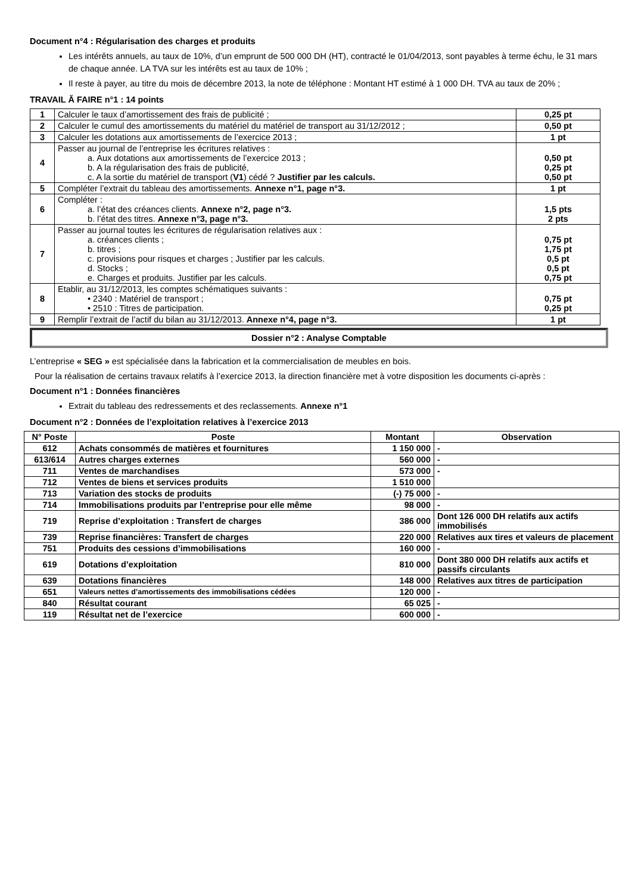Document n°4 : Régularisation des charges et produits
Les intérêts annuels, au taux de 10%, d’un emprunt de 500 000 DH (HT), contracté le 01/04/2013, sont payables à terme échu, le 31 mars de chaque année. LA TVA sur les intérêts est au taux de 10% ;
Il reste à payer, au titre du mois de décembre 2013, la note de téléphone : Montant HT estimé à 1 000 DH. TVA au taux de 20% ;
TRAVAIL Ă FAIRE n°1 : 14 points
| 1 | Calculer le taux d’amortissement des frais de publicité ; | 0,25 pt |
| 2 | Calculer le cumul des amortissements du matériel du matériel de transport au 31/12/2012 ; | 0,50 pt |
| 3 | Calculer les dotations aux amortissements de l’exercice 2013 ; | 1 pt |
| 4 | Passer au journal de l’entreprise les écritures relatives : a. Aux dotations aux amortissements de l’exercice 2013 ; b. A la régularisation des frais de publicité, c. A la sortie du matériel de transport ( V1 ) cédé ? Justifier par les calculs. | 0,50 pt 0,25 pt 0,50 pt |
| 5 | Compléter l’extrait du tableau des amortissements. Annexe n°1, page n°3. | 1 pt |
| 6 | Compléter : a. l’état des créances clients. Annexe n°2, page n°3. b. l’état des titres. Annexe n°3, page n°3. | 1,5 pts 2 pts |
| 7 | Passer au journal toutes les écritures de régularisation relatives aux : a. créances clients ; b. titres ; c. provisions pour risques et charges ; Justifier par les calculs. d. Stocks ; e. Charges et produits. Justifier par les calculs. | 0,75 pt 1,75 pt 0,5 pt 0,5 pt 0,75 pt |
| 8 | Etablir, au 31/12/2013, les comptes schématiques suivants : • 2340 : Matériel de transport ; • 2510 : Titres de participation. | 0,75 pt 0,25 pt |
| 9 | Remplir l’extrait de l’actif du bilan au 31/12/2013. Annexe n°4, page n°3. | 1 pt |
Dossier n°2 : Analyse Comptable
L’entreprise « SEG » est spécialisée dans la fabrication et la commercialisation de meubles en bois.
Pour la réalisation de certains travaux relatifs à l’exercice 2013, la direction financière met à votre disposition les documents ci-après :
Document n°1 : Données financières
Extrait du tableau des redressements et des reclassements. Annexe n°1
Document n°2 : Données de l’exploitation relatives à l’exercice 2013
| N° Poste | Poste | Montant | Observation |
| --- | --- | --- | --- |
| 612 | Achats consommés de matières et fournitures | 1 150 000 | - |
| 613/614 | Autres charges externes | 560 000 | - |
| 711 | Ventes de marchandises | 573 000 | - |
| 712 | Ventes de biens et services produits | 1 510 000 | |
| 713 | Variation des stocks de produits | (-) 75 000 | - |
| 714 | Immobilisations produits par l’entreprise pour elle même | 98 000 | - |
| 719 | Reprise d’exploitation : Transfert de charges | 386 000 | Dont 126 000 DH relatifs aux actifs immobilisés |
| 739 | Reprise financières: Transfert de charges | 220 000 | Relatives aux tires et valeurs de placement |
| 751 | Produits des cessions d’immobilisations | 160 000 | - |
| 619 | Dotations d’exploitation | 810 000 | Dont 380 000 DH relatifs aux actifs et passifs circulants |
| 639 | Dotations financières | 148 000 | Relatives aux titres de participation |
| 651 | Valeurs nettes d’amortissements des immobilisations cédées | 120 000 | - |
| 840 | Résultat courant | 65 025 | - |
| 119 | Résultat net de l’exercice | 600 000 | - |